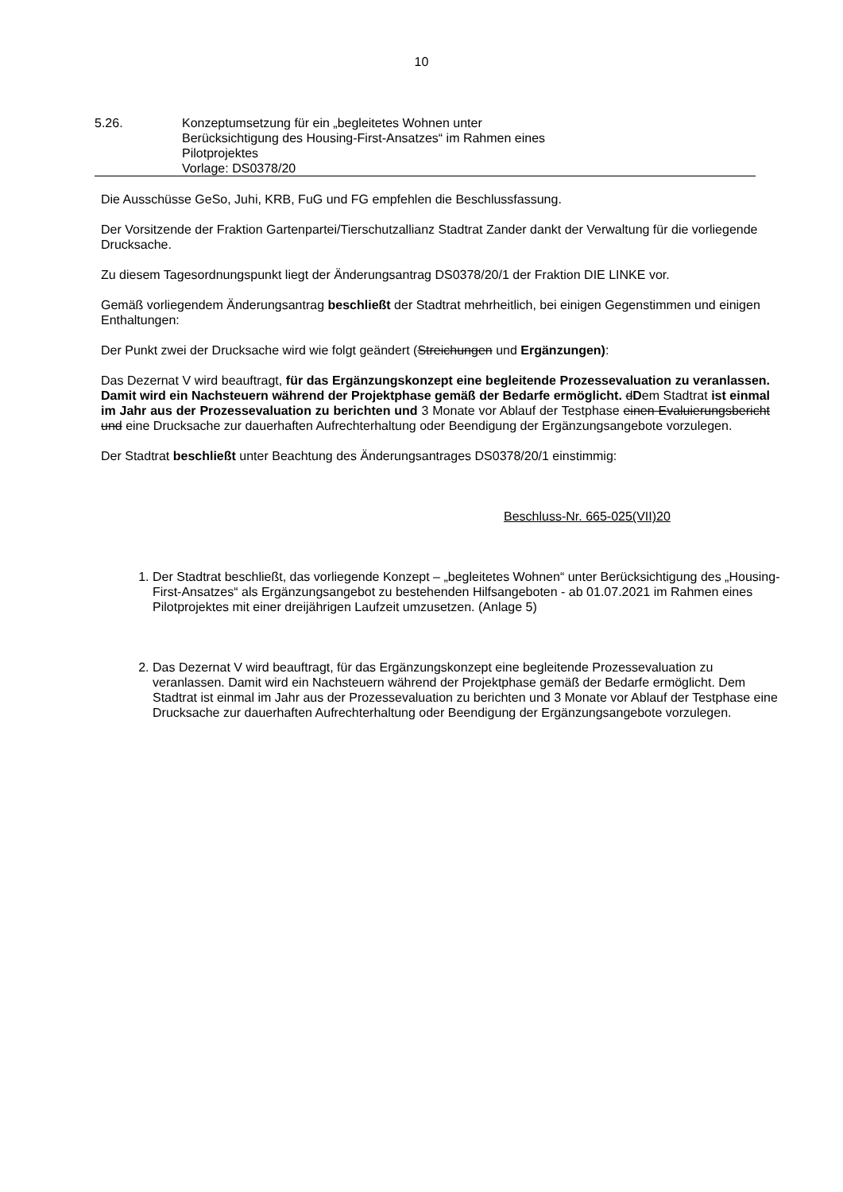10
5.26. Konzeptumsetzung für ein „begleitetes Wohnen unter
Berücksichtigung des Housing-First-Ansatzes“ im Rahmen eines
Pilotprojektes
Vorlage: DS0378/20
Die Ausschüsse GeSo, Juhi, KRB, FuG und FG empfehlen die Beschlussfassung.
Der Vorsitzende der Fraktion Gartenpartei/Tierschutzallianz Stadtrat Zander dankt der Verwaltung für die vorliegende Drucksache.
Zu diesem Tagesordnungspunkt liegt der Änderungsantrag DS0378/20/1 der Fraktion DIE LINKE vor.
Gemäß vorliegendem Änderungsantrag beschließt der Stadtrat mehrheitlich, bei einigen Gegenstimmen und einigen Enthaltungen:
Der Punkt zwei der Drucksache wird wie folgt geändert (Streichungen und Ergänzungen):
Das Dezernat V wird beauftragt, für das Ergänzungskonzept eine begleitende Prozessevaluation zu veranlassen. Damit wird ein Nachsteuern während der Projektphase gemäß der Bedarfe ermöglicht. dDem Stadtrat ist einmal im Jahr aus der Prozessevaluation zu berichten und 3 Monate vor Ablauf der Testphase einen Evaluierungsbericht und eine Drucksache zur dauerhaften Aufrechterhaltung oder Beendigung der Ergänzungsangebote vorzulegen.
Der Stadtrat beschließt unter Beachtung des Änderungsantrages DS0378/20/1 einstimmig:
Beschluss-Nr. 665-025(VII)20
1. Der Stadtrat beschließt, das vorliegende Konzept – „begleitetes Wohnen“ unter Berücksichtigung des „Housing-First-Ansatzes“ als Ergänzungsangebot zu bestehenden Hilfsangeboten - ab 01.07.2021 im Rahmen eines Pilotprojektes mit einer dreijährigen Laufzeit umzusetzen. (Anlage 5)
2. Das Dezernat V wird beauftragt, für das Ergänzungskonzept eine begleitende Prozessevaluation zu veranlassen. Damit wird ein Nachsteuern während der Projektphase gemäß der Bedarfe ermöglicht. Dem Stadtrat ist einmal im Jahr aus der Prozessevaluation zu berichten und 3 Monate vor Ablauf der Testphase eine Drucksache zur dauerhaften Aufrechterhaltung oder Beendigung der Ergänzungsangebote vorzulegen.